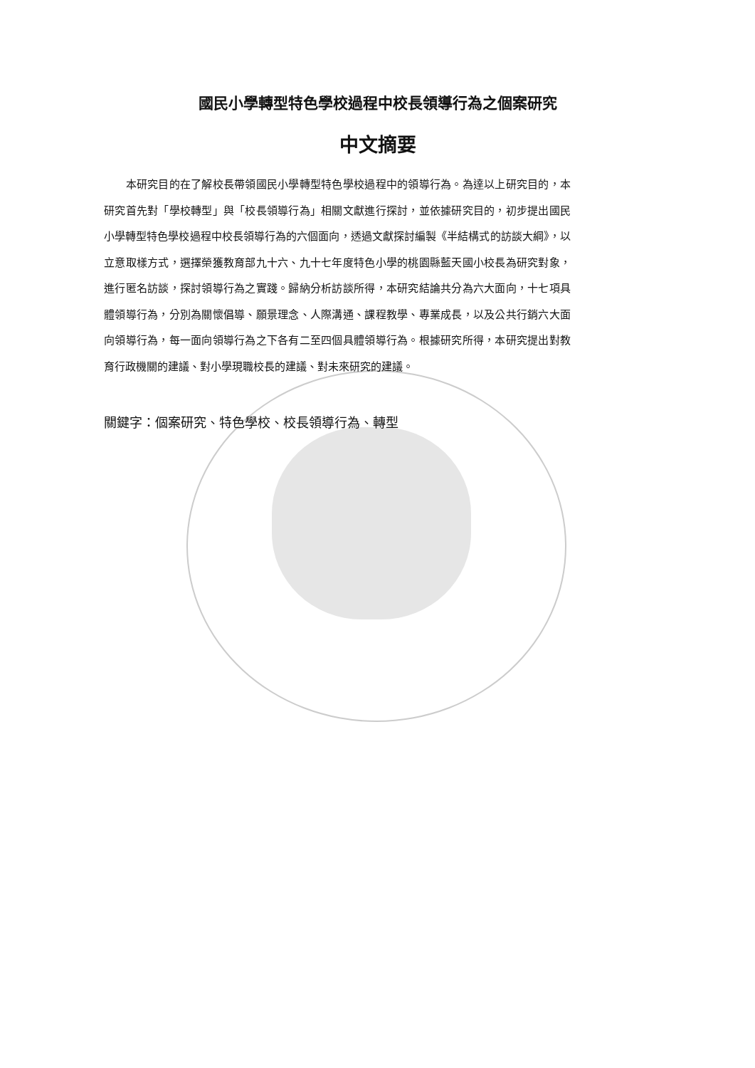國民小學轉型特色學校過程中校長領導行為之個案研究
中文摘要
　　本研究目的在了解校長帶領國民小學轉型特色學校過程中的領導行為。為達以上研究目的，本研究首先對「學校轉型」與「校長領導行為」相關文獻進行探討，並依據研究目的，初步提出國民小學轉型特色學校過程中校長領導行為的六個面向，透過文獻探討編製《半結構式的訪談大綱》，以立意取樣方式，選擇榮獲教育部九十六、九十七年度特色小學的桃園縣藍天國小校長為研究對象，進行匿名訪談，探討領導行為之實踐。歸納分析訪談所得，本研究結論共分為六大面向，十七項具體領導行為，分別為關懷倡導、願景理念、人際溝通、課程教學、專業成長，以及公共行銷六大面向領導行為，每一面向領導行為之下各有二至四個具體領導行為。根據研究所得，本研究提出對教育行政機關的建議、對小學現職校長的建議、對未來研究的建議。
關鍵字：個案研究、特色學校、校長領導行為、轉型